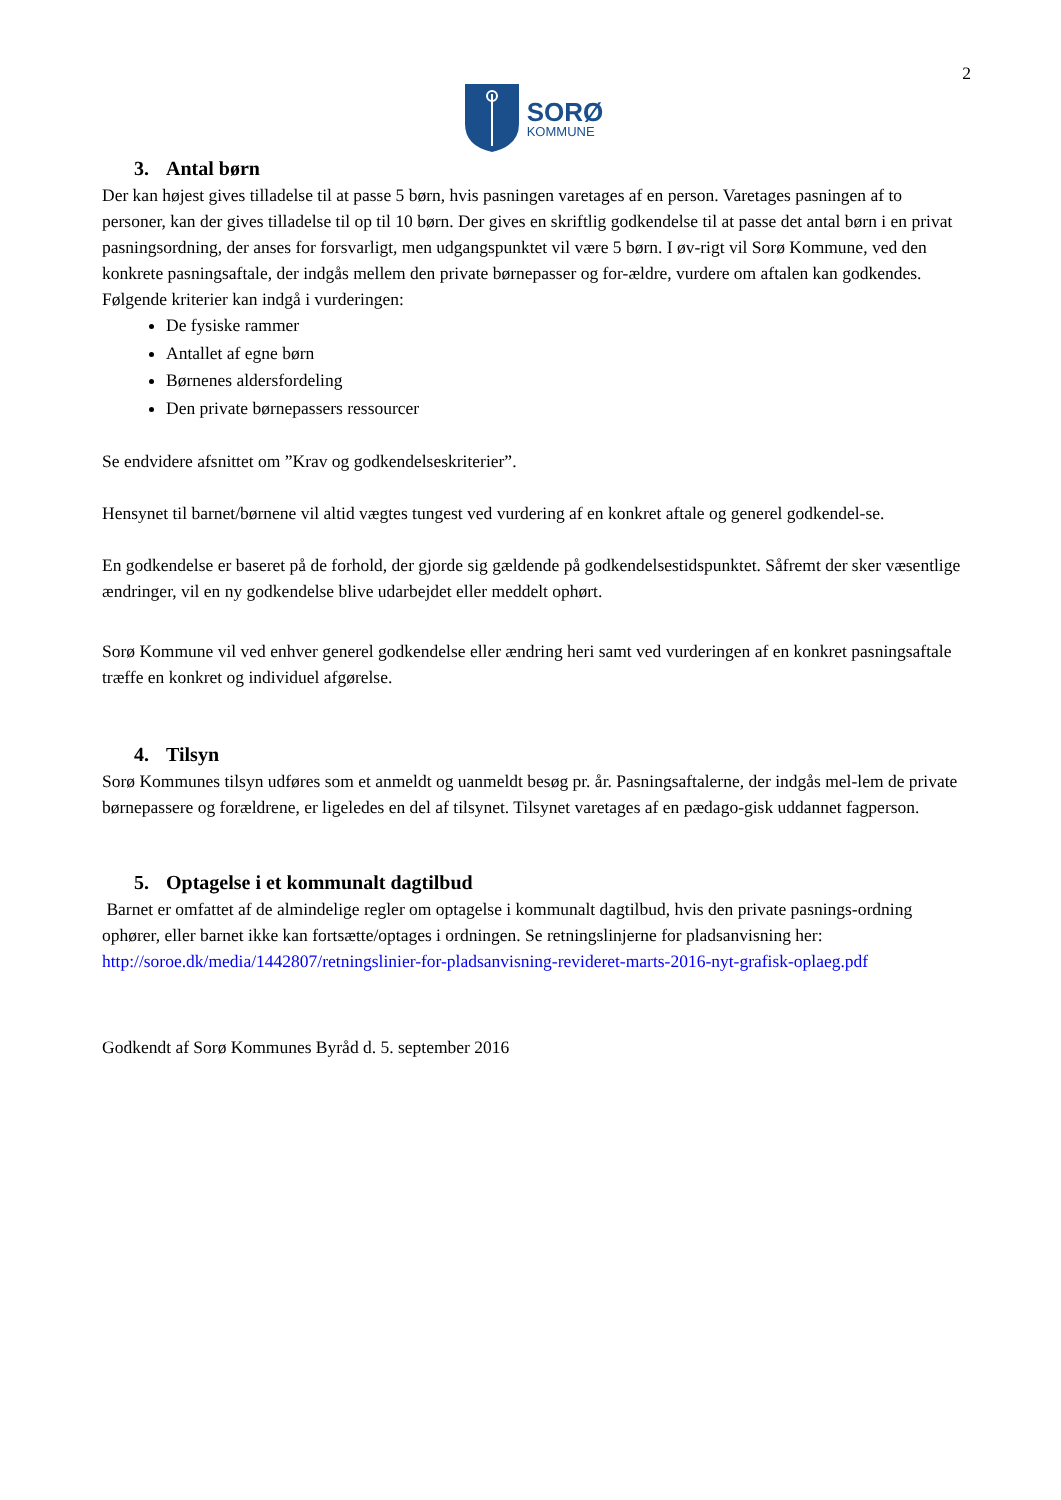2
SORØ
KOMMUNE
3. Antal børn
Der kan højest gives tilladelse til at passe 5 børn, hvis pasningen varetages af en person. Varetages pasningen af to personer, kan der gives tilladelse til op til 10 børn. Der gives en skriftlig godkendelse til at passe det antal børn i en privat pasningsordning, der anses for forsvarligt, men udgangspunktet vil være 5 børn. I øv-rigt vil Sorø Kommune, ved den konkrete pasningsaftale, der indgås mellem den private børnepasser og for-ældre, vurdere om aftalen kan godkendes. Følgende kriterier kan indgå i vurderingen:
De fysiske rammer
Antallet af egne børn
Børnenes aldersfordeling
Den private børnepassers ressourcer
Se endvidere afsnittet om ”Krav og godkendelseskriterier”.
Hensynet til barnet/børnene vil altid vægtes tungest ved vurdering af en konkret aftale og generel godkendel-se.
En godkendelse er baseret på de forhold, der gjorde sig gældende på godkendelsestidspunktet. Såfremt der sker væsentlige ændringer, vil en ny godkendelse blive udarbejdet eller meddelt ophørt.
Sorø Kommune vil ved enhver generel godkendelse eller ændring heri samt ved vurderingen af en konkret pasningsaftale træffe en konkret og individuel afgørelse.
4. Tilsyn
Sorø Kommunes tilsyn udføres som et anmeldt og uanmeldt besøg pr. år. Pasningsaftalerne, der indgås mel-lem de private børnepassere og forældrene, er ligeledes en del af tilsynet. Tilsynet varetages af en pædago-gisk uddannet fagperson.
5. Optagelse i et kommunalt dagtilbud
Barnet er omfattet af de almindelige regler om optagelse i kommunalt dagtilbud, hvis den private pasnings-ordning ophører, eller barnet ikke kan fortsætte/optages i ordningen. Se retningslinjerne for pladsanvisning her:
http://soroe.dk/media/1442807/retningslinier-for-pladsanvisning-revideret-marts-2016-nyt-grafisk-oplaeg.pdf
Godkendt af Sorø Kommunes Byråd d. 5. september 2016